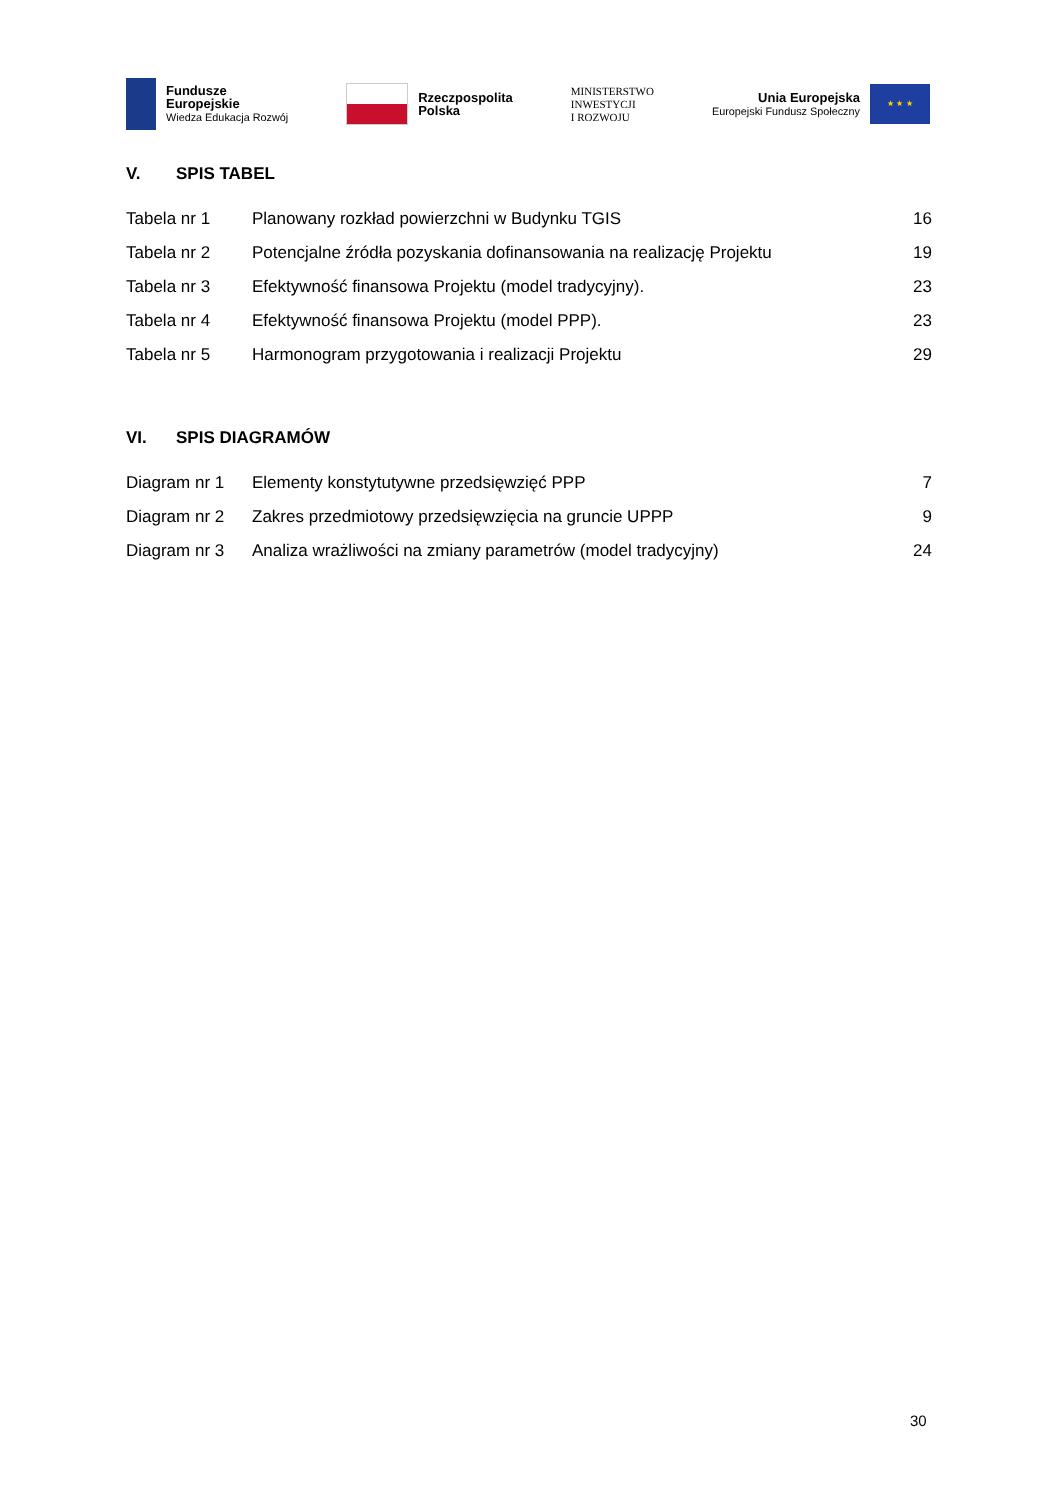Fundusze
Europejskie
Wiedza Edukacja Rozwój
Rzeczpospolita
Polska
MINISTERSTWO
INWESTYCJI
I ROZWOJU
Unia Europejska
Europejski Fundusz Społeczny
★ ★ ★
V. SPIS TABEL
Tabela nr 1 Planowany rozkład powierzchni w Budynku TGIS 16
Tabela nr 2 Potencjalne źródła pozyskania dofinansowania na realizację Projektu 19
Tabela nr 3 Efektywność finansowa Projektu (model tradycyjny). 23
Tabela nr 4 Efektywność finansowa Projektu (model PPP). 23
Tabela nr 5 Harmonogram przygotowania i realizacji Projektu 29
VI. SPIS DIAGRAMÓW
Diagram nr 1 Elementy konstytutywne przedsięwzięć PPP 7
Diagram nr 2 Zakres przedmiotowy przedsięwzięcia na gruncie UPPP 9
Diagram nr 3 Analiza wrażliwości na zmiany parametrów (model tradycyjny) 24
30